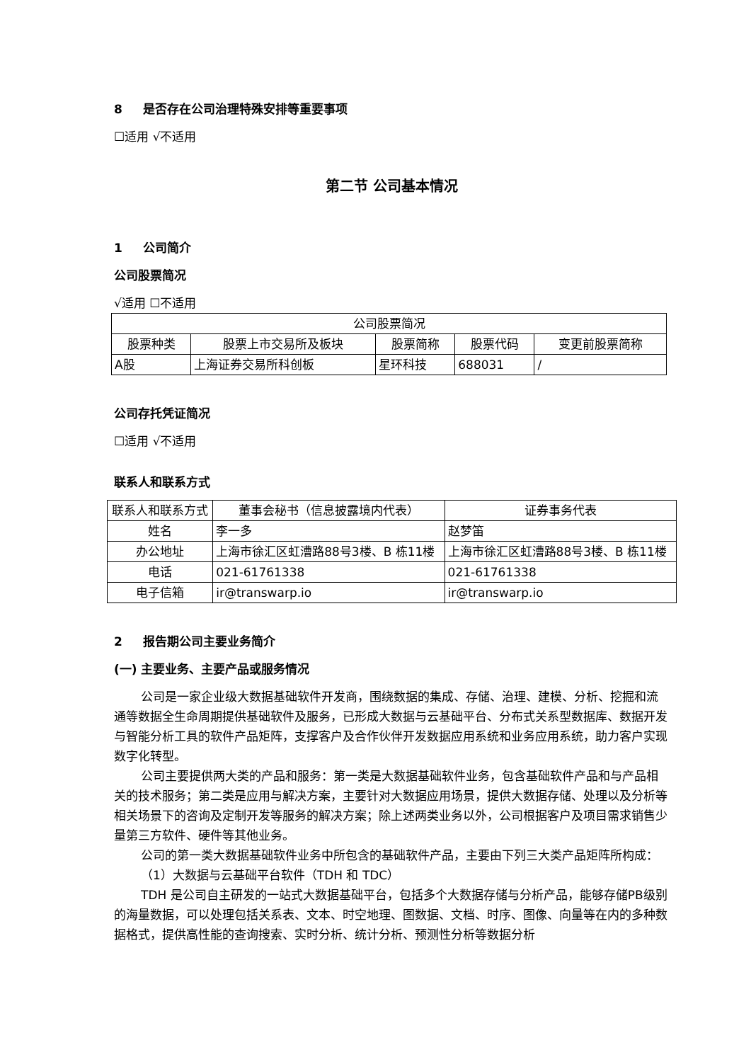8 是否存在公司治理特殊安排等重要事项
☐适用 √不适用
第二节 公司基本情况
1 公司简介
公司股票简况
√适用 ☐不适用
| 公司股票简况 | | | | |
| --- | --- | --- | --- | --- |
| 股票种类 | 股票上市交易所及板块 | 股票简称 | 股票代码 | 变更前股票简称 |
| A股 | 上海证券交易所科创板 | 星环科技 | 688031 | / |
公司存托凭证简况
☐适用 √不适用
联系人和联系方式
| 联系人和联系方式 | 董事会秘书（信息披露境内代表） | 证券事务代表 |
| --- | --- | --- |
| 姓名 | 李一多 | 赵梦笛 |
| 办公地址 | 上海市徐汇区虹漕路88号3楼、B 栋11楼 | 上海市徐汇区虹漕路88号3楼、B 栋11楼 |
| 电话 | 021-61761338 | 021-61761338 |
| 电子信箱 | ir@transwarp.io | ir@transwarp.io |
2 报告期公司主要业务简介
(一) 主要业务、主要产品或服务情况
公司是一家企业级大数据基础软件开发商，围绕数据的集成、存储、治理、建模、分析、挖掘和流通等数据全生命周期提供基础软件及服务，已形成大数据与云基础平台、分布式关系型数据库、数据开发与智能分析工具的软件产品矩阵，支撑客户及合作伙伴开发数据应用系统和业务应用系统，助力客户实现数字化转型。
公司主要提供两大类的产品和服务：第一类是大数据基础软件业务，包含基础软件产品和与产品相关的技术服务；第二类是应用与解决方案，主要针对大数据应用场景，提供大数据存储、处理以及分析等相关场景下的咨询及定制开发等服务的解决方案；除上述两类业务以外，公司根据客户及项目需求销售少量第三方软件、硬件等其他业务。
公司的第一类大数据基础软件业务中所包含的基础软件产品，主要由下列三大类产品矩阵所构成：
（1）大数据与云基础平台软件（TDH 和 TDC）
TDH 是公司自主研发的一站式大数据基础平台，包括多个大数据存储与分析产品，能够存储PB级别的海量数据，可以处理包括关系表、文本、时空地理、图数据、文档、时序、图像、向量等在内的多种数据格式，提供高性能的查询搜索、实时分析、统计分析、预测性分析等数据分析